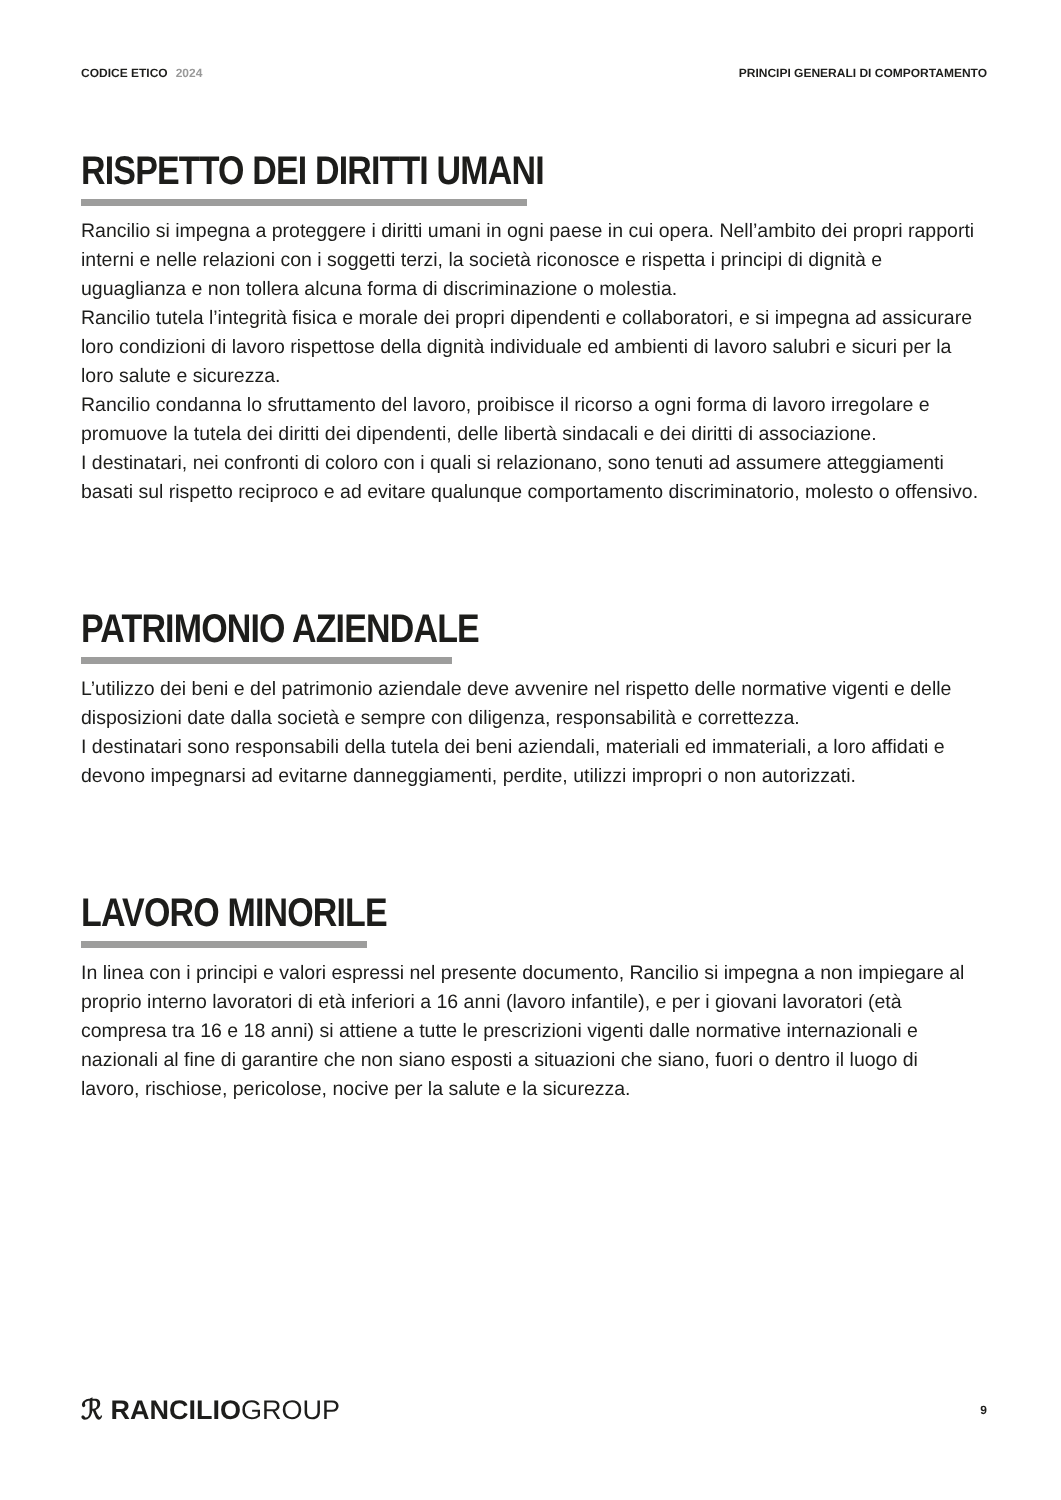CODICE ETICO 2024 PRINCIPI GENERALI DI COMPORTAMENTO
RISPETTO DEI DIRITTI UMANI
Rancilio si impegna a proteggere i diritti umani in ogni paese in cui opera. Nell’ambito dei propri rapporti interni e nelle relazioni con i soggetti terzi, la società riconosce e rispetta i principi di dignità e uguaglianza e non tollera alcuna forma di discriminazione o molestia.
Rancilio tutela l’integrità fisica e morale dei propri dipendenti e collaboratori, e si impegna ad assicurare loro condizioni di lavoro rispettose della dignità individuale ed ambienti di lavoro salubri e sicuri per la loro salute e sicurezza.
Rancilio condanna lo sfruttamento del lavoro, proibisce il ricorso a ogni forma di lavoro irregolare e promuove la tutela dei diritti dei dipendenti, delle libertà sindacali e dei diritti di associazione.
I destinatari, nei confronti di coloro con i quali si relazionano, sono tenuti ad assumere atteggiamenti basati sul rispetto reciproco e ad evitare qualunque comportamento discriminatorio, molesto o offensivo.
PATRIMONIO AZIENDALE
L’utilizzo dei beni e del patrimonio aziendale deve avvenire nel rispetto delle normative vigenti e delle disposizioni date dalla società e sempre con diligenza, responsabilità e correttezza.
I destinatari sono responsabili della tutela dei beni aziendali, materiali ed immateriali, a loro affidati e devono impegnarsi ad evitarne danneggiamenti, perdite, utilizzi impropri o non autorizzati.
LAVORO MINORILE
In linea con i principi e valori espressi nel presente documento, Rancilio si impegna a non impiegare al proprio interno lavoratori di età inferiori a 16 anni (lavoro infantile), e per i giovani lavoratori (età compresa tra 16 e 18 anni) si attiene a tutte le prescrizioni vigenti dalle normative internazionali e nazionali al fine di garantire che non siano esposti a situazioni che siano, fuori o dentro il luogo di lavoro, rischiose, pericolose, nocive per la salute e la sicurezza.
ℛ RANCILIOGROUP
9